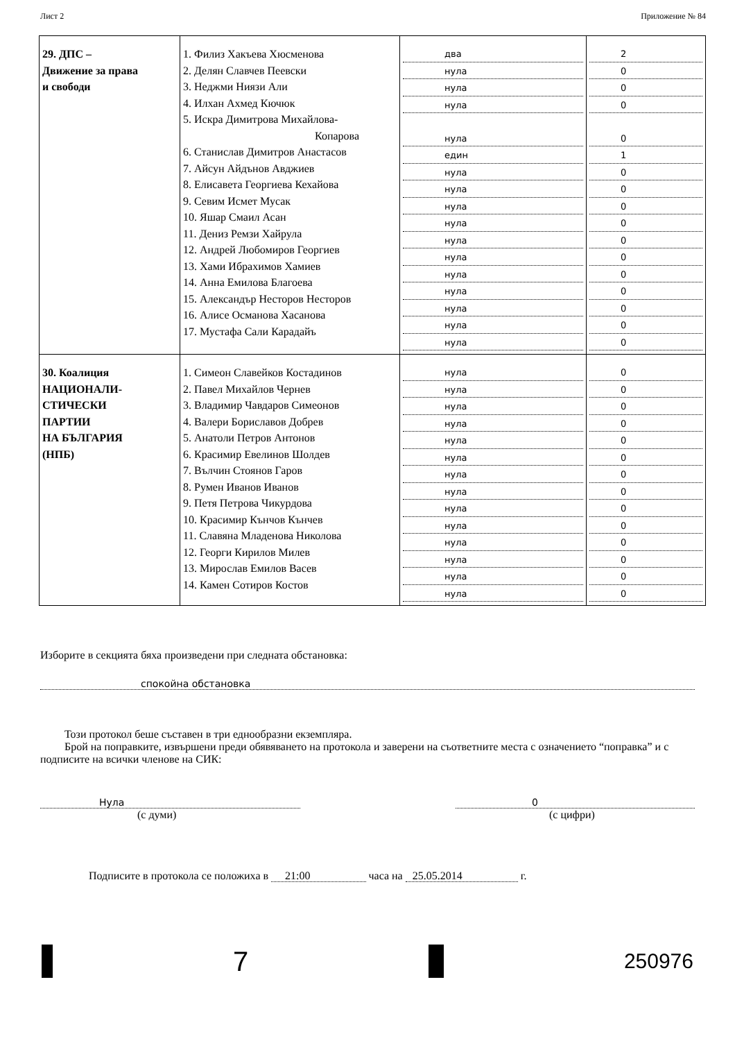Лист 2 Приложение № 84
| 29. ДПС – Движение за права и свободи | 1. Филиз Хакъева Хюсменова 2. Делян Славчев Пеевски 3. Неджми Ниязи Али 4. Илхан Ахмед Кючюк 5. Искра Димитрова Михайлова- Копарова 6. Станислав Димитров Анастасов 7. Айсун Айдънов Авджиев 8. Елисавета Георгиева Кехайова 9. Севим Исмет Мусак 10. Яшар Смаил Асан 11. Дениз Ремзи Хайрула 12. Андрей Любомиров Георгиев 13. Хами Ибрахимов Хамиев 14. Анна Емилова Благоева 15. Александър Несторов Несторов 16. Алисе Османова Хасанова 17. Мустафа Сали Карадайъ | два нула нула нула нула един нула нула нула нула нула нула нула нула нула нула нула | 2 0 0 0 0 1 0 0 0 0 0 0 0 0 0 0 0 |
| 30. Коалиция НАЦИОНАЛИ- СТИЧЕСКИ ПАРТИИ НА БЪЛГАРИЯ (НПБ) | 1. Симеон Славейков Костадинов 2. Павел Михайлов Чернев 3. Владимир Чавдаров Симеонов 4. Валери Бориславов Добрев 5. Анатоли Петров Антонов 6. Красимир Евелинов Шолдев 7. Вълчин Стоянов Гаров 8. Румен Иванов Иванов 9. Петя Петрова Чикурдова 10. Красимир Кънчов Кънчев 11. Славяна Младенова Николова 12. Георги Кирилов Милев 13. Мирослав Емилов Васев 14. Камен Сотиров Костов | нула нула нула нула нула нула нула нула нула нула нула нула нула нула | 0 0 0 0 0 0 0 0 0 0 0 0 0 0 |
Изборите в секцията бяха произведени при следната обстановка:
спокойна обстановка
Този протокол беше съставен в три еднообразни екземпляра.
Брой на поправките, извършени преди обявяването на протокола и заверени на съответните места с означението “поправка” и с подписите на всички членове на СИК:
Нула
(с думи)
0
(с цифри)
Подписите в протокола се положиха в 21:00 часа на 25.05.2014 г.
7
250976